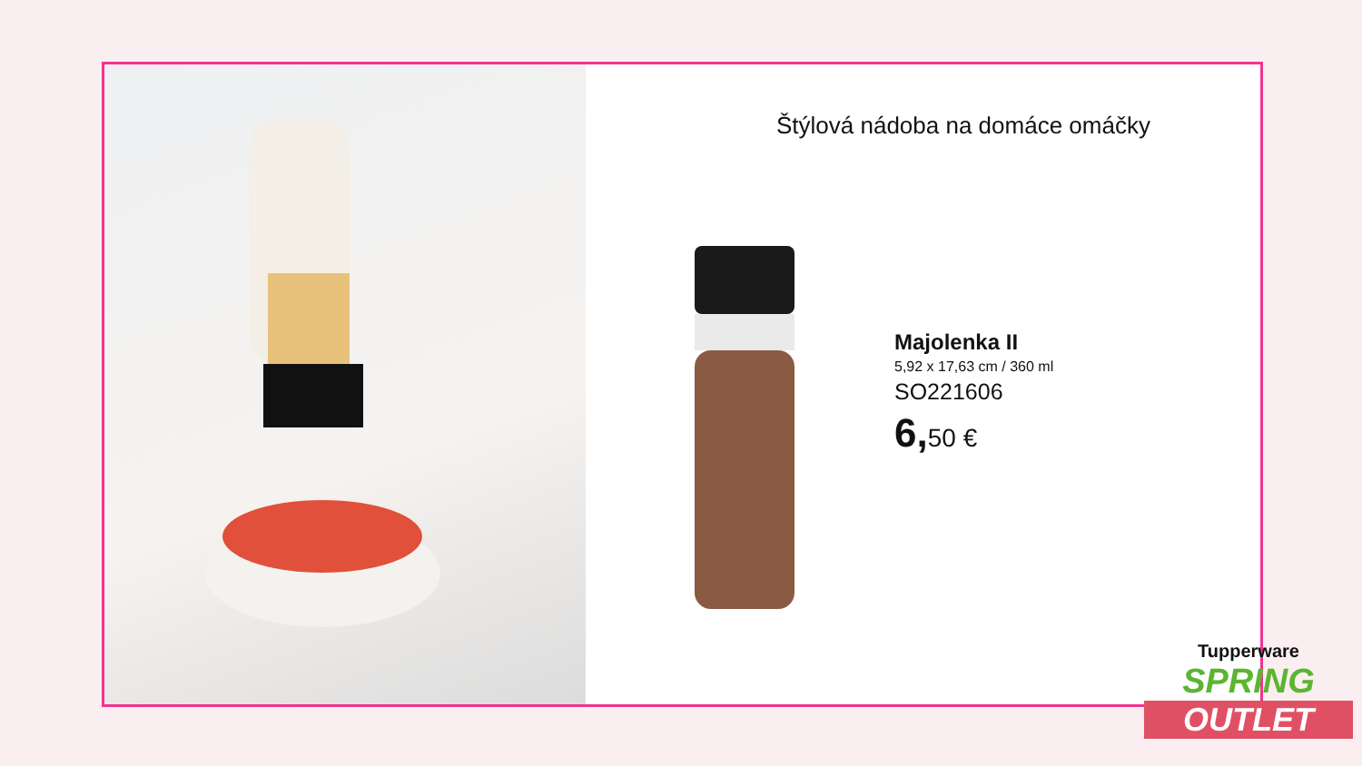Štýlová nádoba na domáce omáčky
Majolenka II
5,92 x 17,63 cm / 360 ml
SO221606
6, 50 €
Tupperware
SPRING
OUTLET